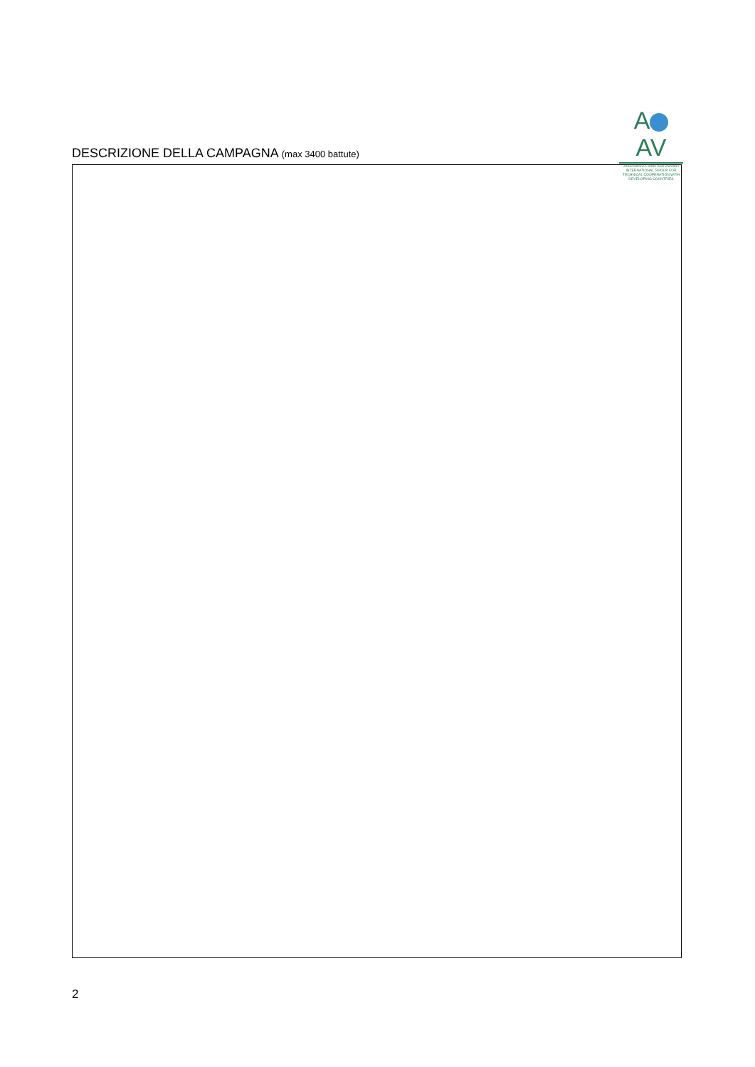A AV
Associazione Centro Aiuti Volontari
INTERNATIONAL GROUP FOR TECHNICAL COOPERATION WITH DEVELOPING COUNTRIES
DESCRIZIONE DELLA CAMPAGNA (max 3400 battute)
2